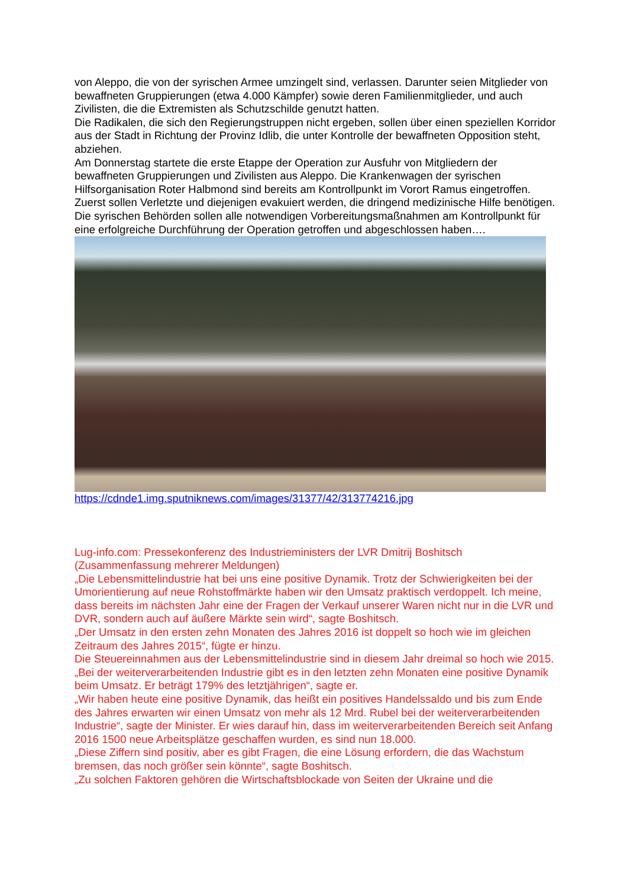von Aleppo, die von der syrischen Armee umzingelt sind, verlassen. Darunter seien Mitglieder von bewaffneten Gruppierungen (etwa 4.000 Kämpfer) sowie deren Familienmitglieder, und auch Zivilisten, die die Extremisten als Schutzschilde genutzt hatten.
Die Radikalen, die sich den Regierungstruppen nicht ergeben, sollen über einen speziellen Korridor aus der Stadt in Richtung der Provinz Idlib, die unter Kontrolle der bewaffneten Opposition steht, abziehen.
Am Donnerstag startete die erste Etappe der Operation zur Ausfuhr von Mitgliedern der bewaffneten Gruppierungen und Zivilisten aus Aleppo. Die Krankenwagen der syrischen Hilfsorganisation Roter Halbmond sind bereits am Kontrollpunkt im Vorort Ramus eingetroffen. Zuerst sollen Verletzte und diejenigen evakuiert werden, die dringend medizinische Hilfe benötigen.
Die syrischen Behörden sollen alle notwendigen Vorbereitungsmaßnahmen am Kontrollpunkt für eine erfolgreiche Durchführung der Operation getroffen und abgeschlossen haben….
https://cdnde1.img.sputniknews.com/images/31377/42/313774216.jpg
Lug-info.com: Pressekonferenz des Industrieministers der LVR Dmitrij Boshitsch (Zusammenfassung mehrerer Meldungen)
„Die Lebensmittelindustrie hat bei uns eine positive Dynamik. Trotz der Schwierigkeiten bei der Umorientierung auf neue Rohstoffmärkte haben wir den Umsatz praktisch verdoppelt. Ich meine, dass bereits im nächsten Jahr eine der Fragen der Verkauf unserer Waren nicht nur in die LVR und DVR, sondern auch auf äußere Märkte sein wird“, sagte Boshitsch.
„Der Umsatz in den ersten zehn Monaten des Jahres 2016 ist doppelt so hoch wie im gleichen Zeitraum des Jahres 2015“, fügte er hinzu.
Die Steuereinnahmen aus der Lebensmittelindustrie sind in diesem Jahr dreimal so hoch wie 2015.
„Bei der weiterverarbeitenden Industrie gibt es in den letzten zehn Monaten eine positive Dynamik beim Umsatz. Er beträgt 179% des letztjährigen“, sagte er.
„Wir haben heute eine positive Dynamik, das heißt ein positives Handelssaldo und bis zum Ende des Jahres erwarten wir einen Umsatz von mehr als 12 Mrd. Rubel bei der weiterverarbeitenden Industrie“, sagte der Minister. Er wies darauf hin, dass im weiterverarbeitenden Bereich seit Anfang 2016 1500 neue Arbeitsplätze geschaffen wurden, es sind nun 18.000.
„Diese Ziffern sind positiv, aber es gibt Fragen, die eine Lösung erfordern, die das Wachstum bremsen, das noch größer sein könnte“, sagte Boshitsch.
„Zu solchen Faktoren gehören die Wirtschaftsblockade von Seiten der Ukraine und die